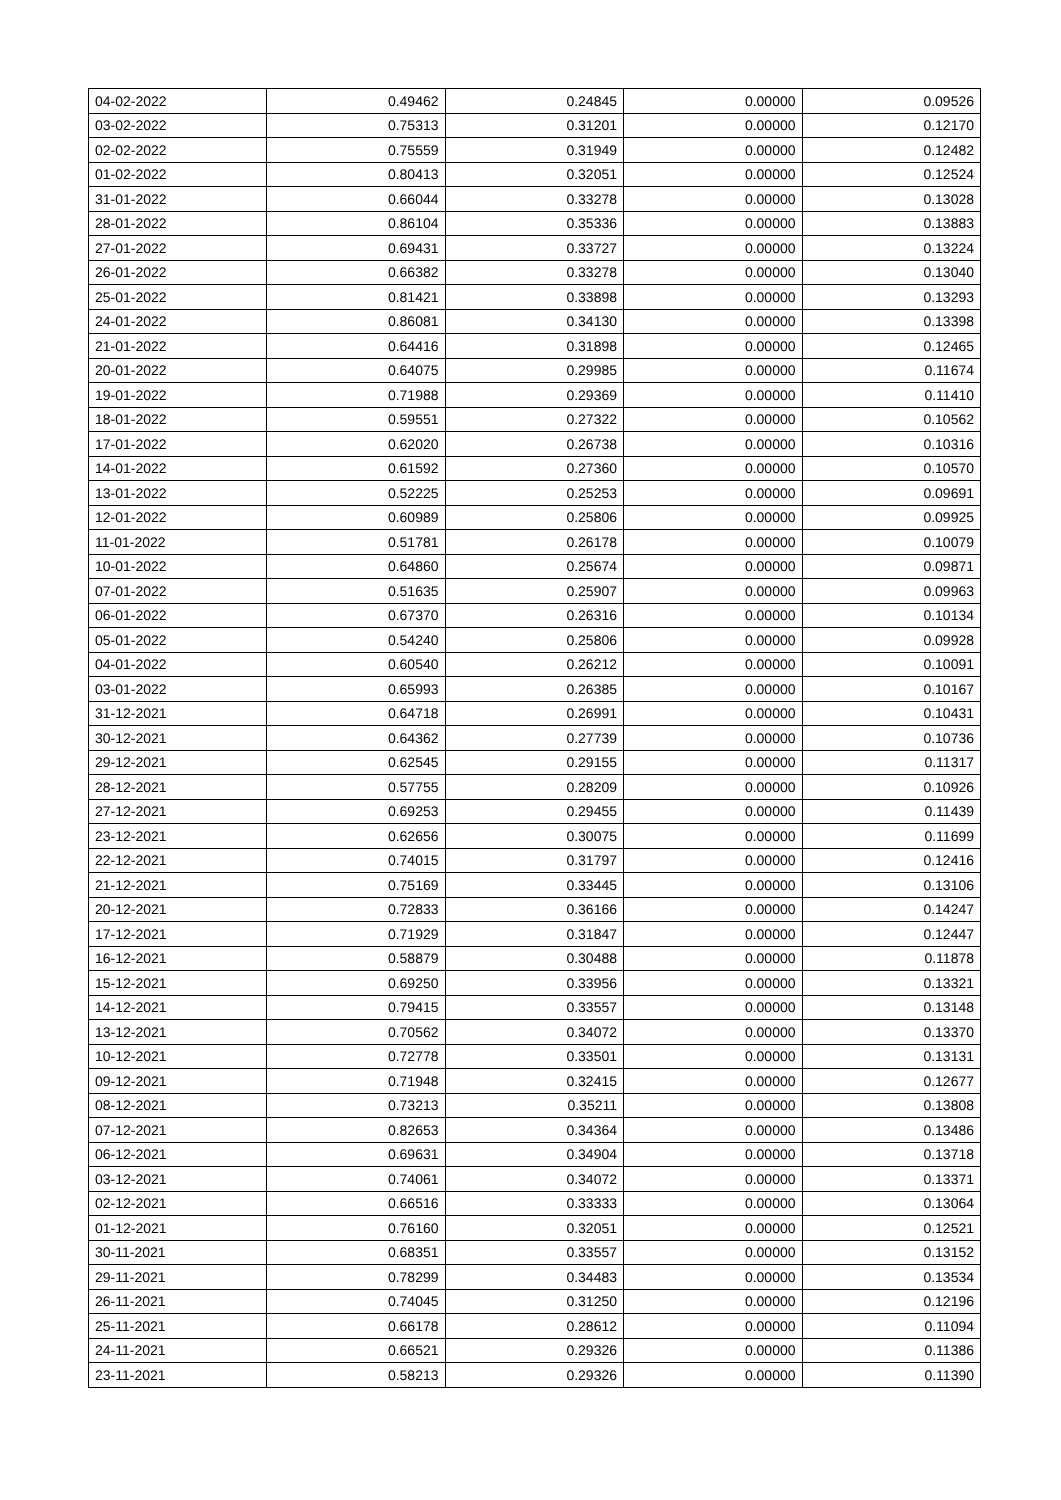| 04-02-2022 | 0.49462 | 0.24845 | 0.00000 | 0.09526 |
| 03-02-2022 | 0.75313 | 0.31201 | 0.00000 | 0.12170 |
| 02-02-2022 | 0.75559 | 0.31949 | 0.00000 | 0.12482 |
| 01-02-2022 | 0.80413 | 0.32051 | 0.00000 | 0.12524 |
| 31-01-2022 | 0.66044 | 0.33278 | 0.00000 | 0.13028 |
| 28-01-2022 | 0.86104 | 0.35336 | 0.00000 | 0.13883 |
| 27-01-2022 | 0.69431 | 0.33727 | 0.00000 | 0.13224 |
| 26-01-2022 | 0.66382 | 0.33278 | 0.00000 | 0.13040 |
| 25-01-2022 | 0.81421 | 0.33898 | 0.00000 | 0.13293 |
| 24-01-2022 | 0.86081 | 0.34130 | 0.00000 | 0.13398 |
| 21-01-2022 | 0.64416 | 0.31898 | 0.00000 | 0.12465 |
| 20-01-2022 | 0.64075 | 0.29985 | 0.00000 | 0.11674 |
| 19-01-2022 | 0.71988 | 0.29369 | 0.00000 | 0.11410 |
| 18-01-2022 | 0.59551 | 0.27322 | 0.00000 | 0.10562 |
| 17-01-2022 | 0.62020 | 0.26738 | 0.00000 | 0.10316 |
| 14-01-2022 | 0.61592 | 0.27360 | 0.00000 | 0.10570 |
| 13-01-2022 | 0.52225 | 0.25253 | 0.00000 | 0.09691 |
| 12-01-2022 | 0.60989 | 0.25806 | 0.00000 | 0.09925 |
| 11-01-2022 | 0.51781 | 0.26178 | 0.00000 | 0.10079 |
| 10-01-2022 | 0.64860 | 0.25674 | 0.00000 | 0.09871 |
| 07-01-2022 | 0.51635 | 0.25907 | 0.00000 | 0.09963 |
| 06-01-2022 | 0.67370 | 0.26316 | 0.00000 | 0.10134 |
| 05-01-2022 | 0.54240 | 0.25806 | 0.00000 | 0.09928 |
| 04-01-2022 | 0.60540 | 0.26212 | 0.00000 | 0.10091 |
| 03-01-2022 | 0.65993 | 0.26385 | 0.00000 | 0.10167 |
| 31-12-2021 | 0.64718 | 0.26991 | 0.00000 | 0.10431 |
| 30-12-2021 | 0.64362 | 0.27739 | 0.00000 | 0.10736 |
| 29-12-2021 | 0.62545 | 0.29155 | 0.00000 | 0.11317 |
| 28-12-2021 | 0.57755 | 0.28209 | 0.00000 | 0.10926 |
| 27-12-2021 | 0.69253 | 0.29455 | 0.00000 | 0.11439 |
| 23-12-2021 | 0.62656 | 0.30075 | 0.00000 | 0.11699 |
| 22-12-2021 | 0.74015 | 0.31797 | 0.00000 | 0.12416 |
| 21-12-2021 | 0.75169 | 0.33445 | 0.00000 | 0.13106 |
| 20-12-2021 | 0.72833 | 0.36166 | 0.00000 | 0.14247 |
| 17-12-2021 | 0.71929 | 0.31847 | 0.00000 | 0.12447 |
| 16-12-2021 | 0.58879 | 0.30488 | 0.00000 | 0.11878 |
| 15-12-2021 | 0.69250 | 0.33956 | 0.00000 | 0.13321 |
| 14-12-2021 | 0.79415 | 0.33557 | 0.00000 | 0.13148 |
| 13-12-2021 | 0.70562 | 0.34072 | 0.00000 | 0.13370 |
| 10-12-2021 | 0.72778 | 0.33501 | 0.00000 | 0.13131 |
| 09-12-2021 | 0.71948 | 0.32415 | 0.00000 | 0.12677 |
| 08-12-2021 | 0.73213 | 0.35211 | 0.00000 | 0.13808 |
| 07-12-2021 | 0.82653 | 0.34364 | 0.00000 | 0.13486 |
| 06-12-2021 | 0.69631 | 0.34904 | 0.00000 | 0.13718 |
| 03-12-2021 | 0.74061 | 0.34072 | 0.00000 | 0.13371 |
| 02-12-2021 | 0.66516 | 0.33333 | 0.00000 | 0.13064 |
| 01-12-2021 | 0.76160 | 0.32051 | 0.00000 | 0.12521 |
| 30-11-2021 | 0.68351 | 0.33557 | 0.00000 | 0.13152 |
| 29-11-2021 | 0.78299 | 0.34483 | 0.00000 | 0.13534 |
| 26-11-2021 | 0.74045 | 0.31250 | 0.00000 | 0.12196 |
| 25-11-2021 | 0.66178 | 0.28612 | 0.00000 | 0.11094 |
| 24-11-2021 | 0.66521 | 0.29326 | 0.00000 | 0.11386 |
| 23-11-2021 | 0.58213 | 0.29326 | 0.00000 | 0.11390 |